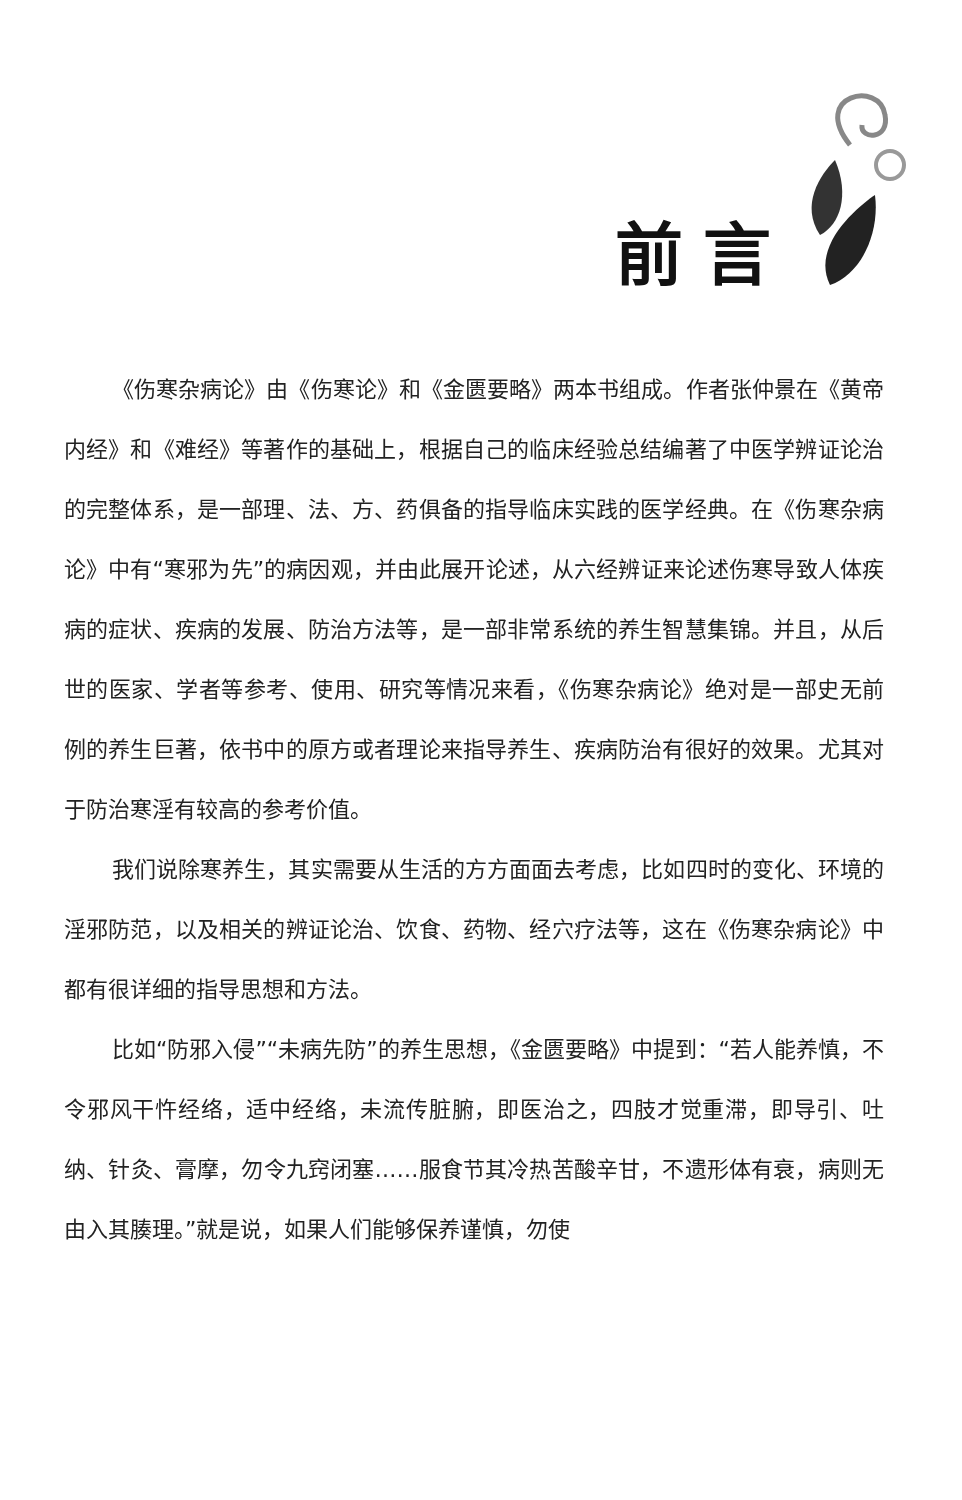前言
《伤寒杂病论》由《伤寒论》和《金匮要略》两本书组成。作者张仲景在《黄帝内经》和《难经》等著作的基础上，根据自己的临床经验总结编著了中医学辨证论治的完整体系，是一部理、法、方、药俱备的指导临床实践的医学经典。在《伤寒杂病论》中有“寒邪为先”的病因观，并由此展开论述，从六经辨证来论述伤寒导致人体疾病的症状、疾病的发展、防治方法等，是一部非常系统的养生智慧集锦。并且，从后世的医家、学者等参考、使用、研究等情况来看，《伤寒杂病论》绝对是一部史无前例的养生巨著，依书中的原方或者理论来指导养生、疾病防治有很好的效果。尤其对于防治寒淫有较高的参考价值。
我们说除寒养生，其实需要从生活的方方面面去考虑，比如四时的变化、环境的淫邪防范，以及相关的辨证论治、饮食、药物、经穴疗法等，这在《伤寒杂病论》中都有很详细的指导思想和方法。
比如“防邪入侵”“未病先防”的养生思想，《金匮要略》中提到：“若人能养慎，不令邪风干忤经络，适中经络，未流传脏腑，即医治之，四肢才觉重滞，即导引、吐纳、针灸、膏摩，勿令九窍闭塞……服食节其冷热苦酸辛甘，不遗形体有衰，病则无由入其腠理。”就是说，如果人们能够保养谨慎，勿使